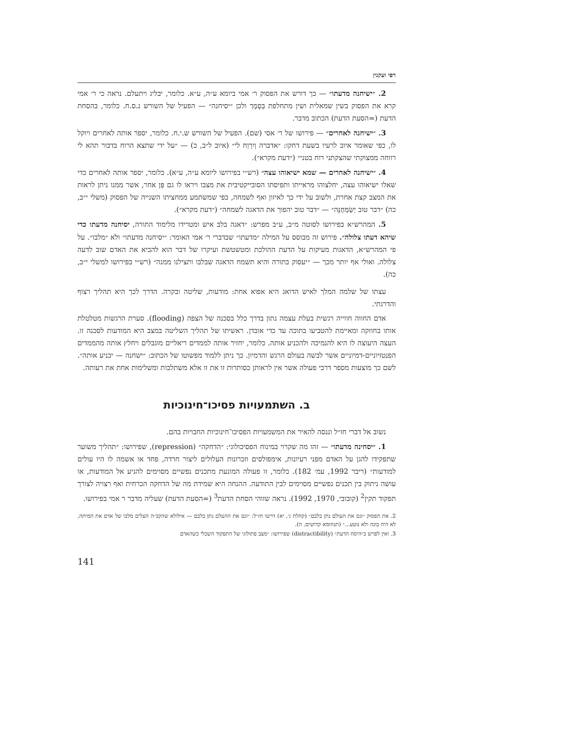רפי ועקנין
2. ״ישיחנה מדעתו״ — כך דורש את הפסוק ר׳ אמי ביומא ע״ה, ע״א. כלומר, יבליג ויתעלם. נראה כי ר׳ אמי קרא את הפסוק בשין שמאלית ושין מתחלפת בְּסָמֶך ולכן ״יסיחנה״ — הפעיל של השורש נ.ס.ח. כלומר, בהסחת הדעת (=הסעת הדעת) הכתוב מדבר.
3. ״ישיחנה לאחרים״ — פירושו של ר׳ אסי (שם). הפעיל של השורש ש.י.ח. כלומר, יספר אותה לאחרים ויוקל לו, כפי שאומר איוב לרעיו בשעת דחקו: ״אדברה וְיִרְוַח לי״ (איוב ל״ב, כ) — ״על ידי שתצא הרוח בדבור תהא לי רווחה ממצוקתי שהצקתני רוח בטני״ (״דעת מקרא״).
4. ״ישיחנה לאחרים — שמא ישיאוהו עצה״ (רש״י בפירושו ליומא ע״ה, ע״א). כלומר, יספר אותה לאחרים כדי שאלו ישיאוהו עצה, יחלצוהו מראייתו ותפיסתו הסובייקטיבית את מצבו ויראו לו גם פַּן אחר, אשר ממנו ניתן לראות את המצב קצת אחרת, ולשוב על ידי כך לאיזון ואף לשמחה, כפי שמשתמע ממחציתו השנייה של הפסוק (משלי י״ב, כה) ״דבר טוב יְשַׂמְּחֶנָּה״ — ״דבר טוב יהפוך את הדאגה לשמחה״ (״דעת מקרא״).
5. המהרש״א בפירושו לסוטה מ״ב, ע״ב מפרש: ״דאגה בלב איש ומטרידו מלימוד התורה, יסיחנה מדעתו כדי שיהא דעתו צלולה״. פירוש זה מבוסס על המילה ״מדעתו״ שבדברי ר׳ אמי האומר: ״יסיחנה מדעתו״ ולא ״מלבו״. על פי המהרש״א, הדאגות מעיקות על הדעת ההולכת ומטשטשת ועיקרו של דבר הוא להביא את האדם שוב לדעה צלולה. ואולי אף יותר מכך — ״יעסוק בתורה והיא תשמח הדאגה שבלבו ותצילנו ממנה״ (רש״י בפירושו למשלי י״ב, כה).
עצתו של שלמה המלך לאיש הדואג היא אפוא אחת: מודעות, שליטה ובקרה. הדרך לכך היא תהליך רצוף והדרגתי.
אדם החווה חווייה רגשית בעלת עצמה נתון בדרך כלל בסכנה של הצפה (flooding). סערת הרגשות מטלטלת אותו בחוזקה ומאיימת להטביעו בתוכה עד כדי אובדן. ראשיתו של תהליך השליטה במצב היא המודעות לסכנה זו. העצה היעוצה לו היא להנמיכה ולהכניע אותה. כלומר, יחזיר אותה לממדים ריאליים מוגבלים ויחלץ אותה מהממדים הפנטזיוניים-דמיוניים אשר לבשה בעולם הרגש והדמיון. כך ניתן ללמוד מפשוטו של הכתוב: ״ישחנה — יכניע אותה״. לשם כך מוצעות מספר דרכי פעולה אשר אין לראותן כסותרות זו את זו אלא משתלבות ומשלימות אחת את רעותה.
ב. השתמעויות פסיכו־חינוכיות
נשוב אל דברי חז״ל וננסה להאיר את המשמעויות הפסיכו־חינוכיות החבויות בהם.
1. ״יסחינה מדעתו״ — זהו מה שקרוי במינוח הפסיכולוגי: ״הדחקה״ (repression), שפירושו: ״תהליך משוער שתפקידו להגן על האדם מפני רעיונות, אימפולסים וזכרונות העלולים ליצור חרדה, פחד או אשמה לו היו עולים למודעות״ (ריבר 1992, עמ׳ 182). כלומר, זו פעולה המונעת מתכנים נפשיים מסוימים להגיע אל המודעות, או עושה ניתוק בין תכנים נפשיים מסוימים לבין התודעה. ההנחה היא שמידת מה של הדחקה הכרחית ואף רצויה לצורך תפקוד תקין<sup>2</sup> (קובובי, 1970, 1992). נראה שזוהי הסחת הדעת<sup>3</sup> (=הסעת הדעת) שעליה מדבר ר אמי בפירושו.
2. את הפסוק ״וגם את העולם נתן בלבם״ (קהלת ג׳, יא) דרשו חז״ל: ״וגם את ההעלם נתן בלבם — אילולא שהקב״ה העלים מלבו של אדם את המיתה, לא היה בונה ולא נוטע...״ (תנחומא קדושים, ה).
3. ואין לפרש כ״היסח הדעת״ (distractibility) שפירושו: ״מצב פתולוגי של התפקוד השכלי כשהאדם
141